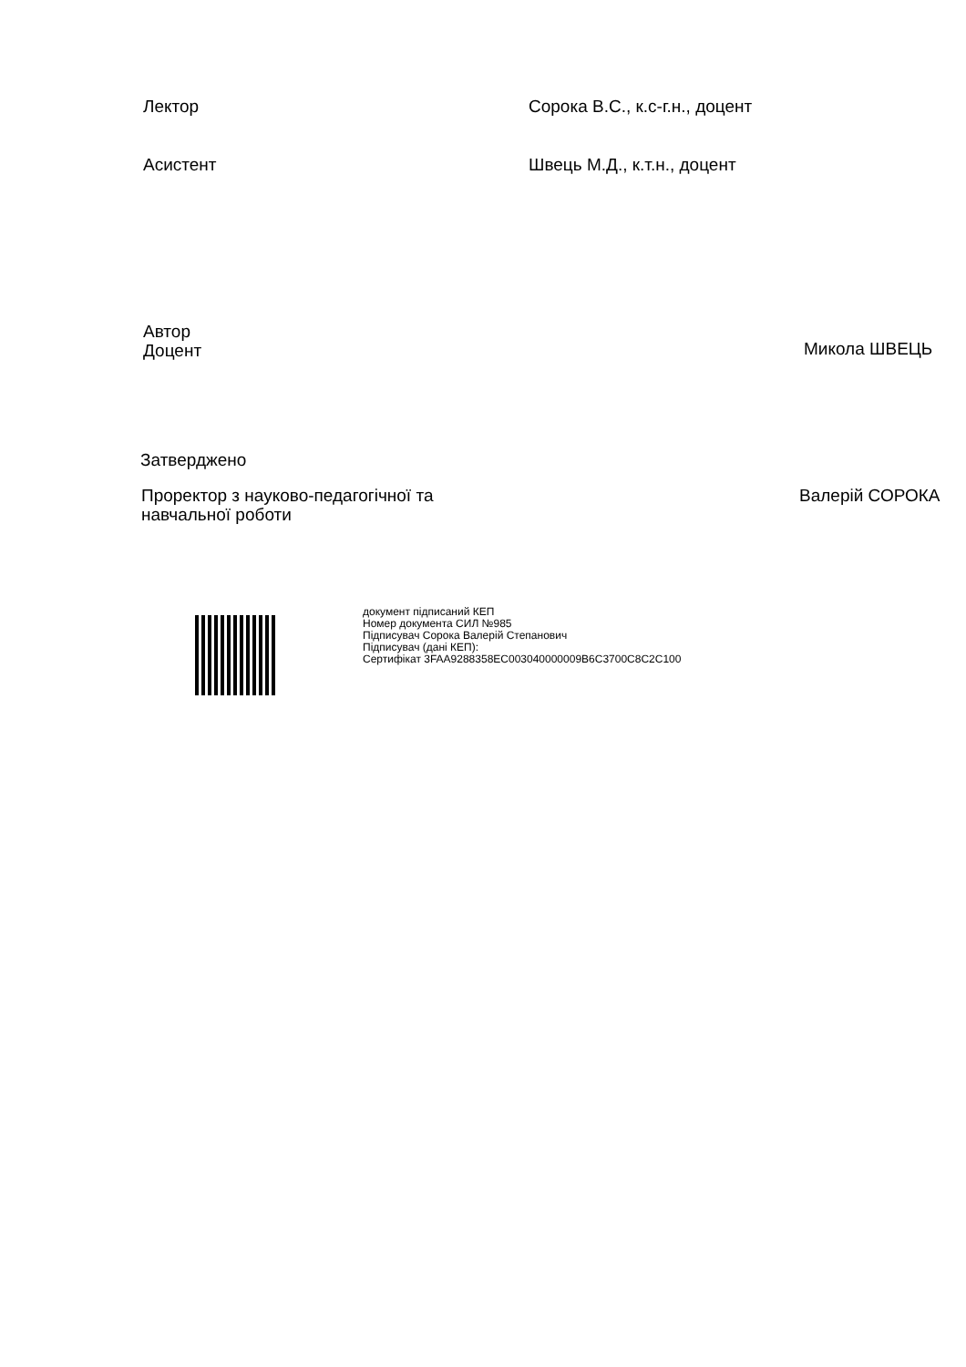Лектор Сорока В.С., к.с-г.н., доцент
Асистент Швець М.Д., к.т.н., доцент
Автор
Доцент
Микола ШВЕЦЬ
Затверджено
Проректор з науково-педагогічної та
навчальної роботи
Валерій СОРОКА
документ підписаний КЕП
Номер документа СИЛ №985
Підписувач Сорока Валерій Степанович
Підписувач (дані КЕП):
Сертифікат 3FAA9288358EC003040000009B6C3700C8C2C100